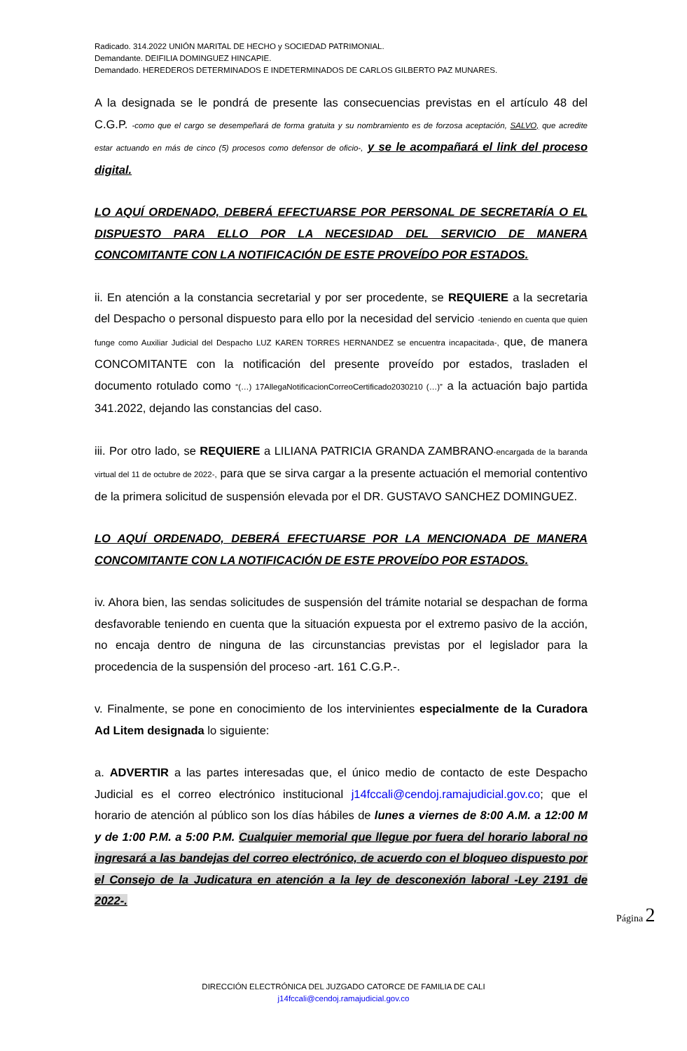Radicado. 314.2022 UNIÓN MARITAL DE HECHO y SOCIEDAD PATRIMONIAL.
Demandante. DEIFILIA DOMINGUEZ HINCAPIE.
Demandado. HEREDEROS DETERMINADOS E INDETERMINADOS DE CARLOS GILBERTO PAZ MUNARES.
A la designada se le pondrá de presente las consecuencias previstas en el artículo 48 del C.G.P. -como que el cargo se desempeñará de forma gratuita y su nombramiento es de forzosa aceptación, SALVO, que acredite estar actuando en más de cinco (5) procesos como defensor de oficio-, y se le acompañará el link del proceso digital.
LO AQUÍ ORDENADO, DEBERÁ EFECTUARSE POR PERSONAL DE SECRETARÍA O EL DISPUESTO PARA ELLO POR LA NECESIDAD DEL SERVICIO DE MANERA CONCOMITANTE CON LA NOTIFICACIÓN DE ESTE PROVEÍDO POR ESTADOS.
ii. En atención a la constancia secretarial y por ser procedente, se REQUIERE a la secretaria del Despacho o personal dispuesto para ello por la necesidad del servicio -teniendo en cuenta que quien funge como Auxiliar Judicial del Despacho LUZ KAREN TORRES HERNANDEZ se encuentra incapacitada-, que, de manera CONCOMITANTE con la notificación del presente proveído por estados, trasladen el documento rotulado como “(…) 17AllegaNotificacionCorreoCertificado2030210 (…)” a la actuación bajo partida 341.2022, dejando las constancias del caso.
iii. Por otro lado, se REQUIERE a LILIANA PATRICIA GRANDA ZAMBRANO-encargada de la baranda virtual del 11 de octubre de 2022-, para que se sirva cargar a la presente actuación el memorial contentivo de la primera solicitud de suspensión elevada por el DR. GUSTAVO SANCHEZ DOMINGUEZ.
LO AQUÍ ORDENADO, DEBERÁ EFECTUARSE POR LA MENCIONADA DE MANERA CONCOMITANTE CON LA NOTIFICACIÓN DE ESTE PROVEÍDO POR ESTADOS.
iv. Ahora bien, las sendas solicitudes de suspensión del trámite notarial se despachan de forma desfavorable teniendo en cuenta que la situación expuesta por el extremo pasivo de la acción, no encaja dentro de ninguna de las circunstancias previstas por el legislador para la procedencia de la suspensión del proceso -art. 161 C.G.P.-.
v. Finalmente, se pone en conocimiento de los intervinientes especialmente de la Curadora Ad Litem designada lo siguiente:
a. ADVERTIR a las partes interesadas que, el único medio de contacto de este Despacho Judicial es el correo electrónico institucional j14fccali@cendoj.ramajudicial.gov.co; que el horario de atención al público son los días hábiles de lunes a viernes de 8:00 A.M. a 12:00 M y de 1:00 P.M. a 5:00 P.M. Cualquier memorial que llegue por fuera del horario laboral no ingresará a las bandejas del correo electrónico, de acuerdo con el bloqueo dispuesto por el Consejo de la Judicatura en atención a la ley de desconexión laboral -Ley 2191 de 2022-.
Página 2
DIRECCIÓN ELECTRÓNICA DEL JUZGADO CATORCE DE FAMILIA DE CALI
j14fccali@cendoj.ramajudicial.gov.co